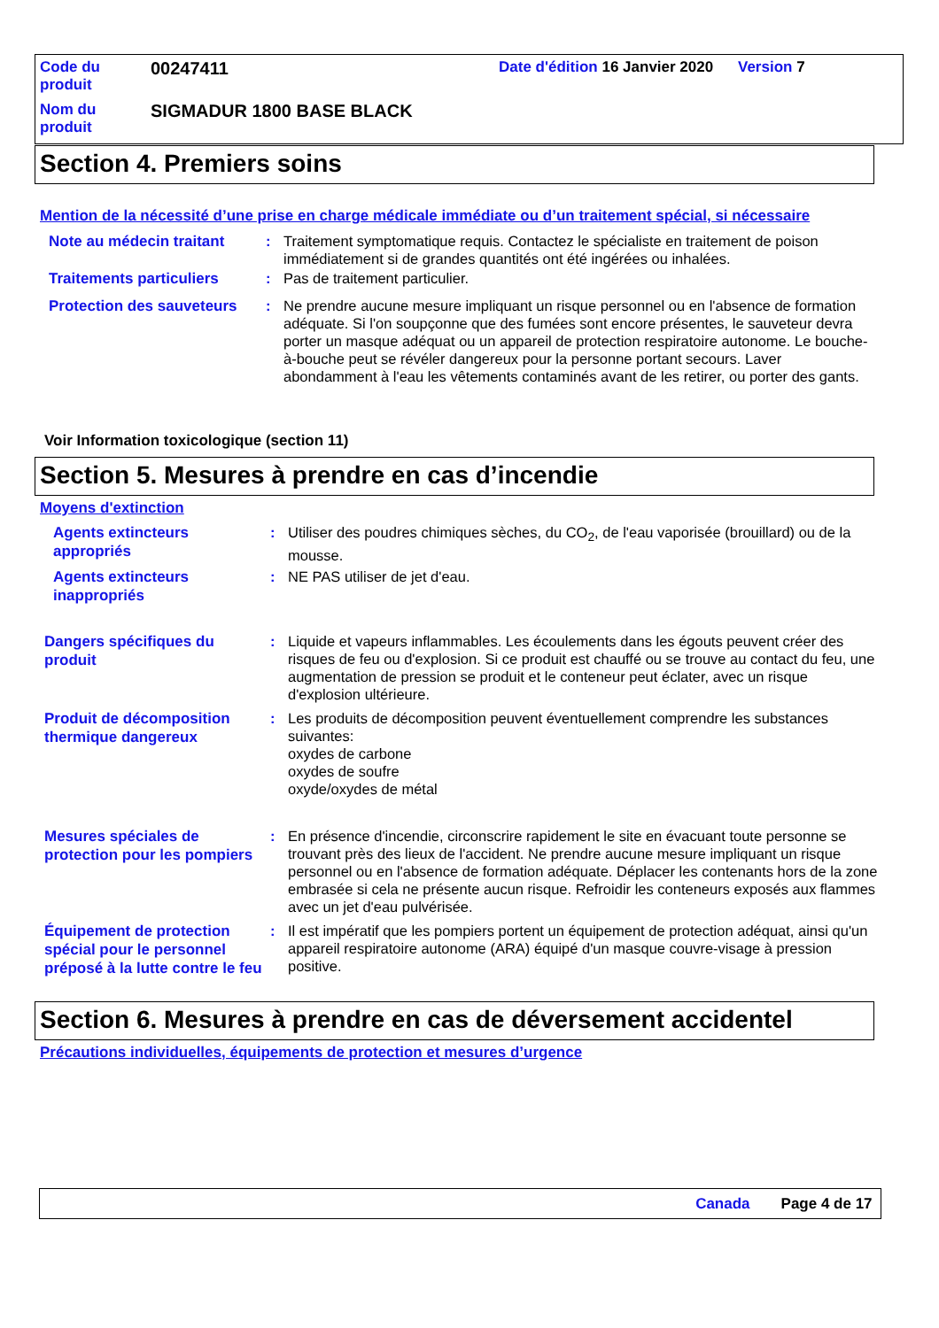| Code du produit | 00247411 | Date d'édition 16 Janvier 2020 | Version 7 |
| Nom du produit | SIGMADUR 1800 BASE BLACK | | |
Section 4. Premiers soins
Mention de la nécessité d’une prise en charge médicale immédiate ou d’un traitement spécial, si nécessaire
Note au médecin traitant
: Traitement symptomatique requis. Contactez le spécialiste en traitement de poison immédiatement si de grandes quantités ont été ingérées ou inhalées.
Traitements particuliers
: Pas de traitement particulier.
Protection des sauveteurs
: Ne prendre aucune mesure impliquant un risque personnel ou en l'absence de formation adéquate. Si l'on soupçonne que des fumées sont encore présentes, le sauveteur devra porter un masque adéquat ou un appareil de protection respiratoire autonome. Le bouche-à-bouche peut se révéler dangereux pour la personne portant secours. Laver abondamment à l'eau les vêtements contaminés avant de les retirer, ou porter des gants.
Voir Information toxicologique (section 11)
Section 5. Mesures à prendre en cas d’incendie
Moyens d'extinction
Agents extincteurs appropriés
: Utiliser des poudres chimiques sèches, du CO<sub>2</sub>, de l'eau vaporisée (brouillard) ou de la mousse.
Agents extincteurs inappropriés
: NE PAS utiliser de jet d'eau.
Dangers spécifiques du produit
: Liquide et vapeurs inflammables. Les écoulements dans les égouts peuvent créer des risques de feu ou d'explosion. Si ce produit est chauffé ou se trouve au contact du feu, une augmentation de pression se produit et le conteneur peut éclater, avec un risque d'explosion ultérieure.
Produit de décomposition thermique dangereux
: Les produits de décomposition peuvent éventuellement comprendre les substances suivantes:
oxydes de carbone
oxydes de soufre
oxyde/oxydes de métal
Mesures spéciales de protection pour les pompiers
: En présence d'incendie, circonscrire rapidement le site en évacuant toute personne se trouvant près des lieux de l'accident. Ne prendre aucune mesure impliquant un risque personnel ou en l'absence de formation adéquate. Déplacer les contenants hors de la zone embrasée si cela ne présente aucun risque. Refroidir les conteneurs exposés aux flammes avec un jet d'eau pulvérisée.
Équipement de protection spécial pour le personnel préposé à la lutte contre le feu
: Il est impératif que les pompiers portent un équipement de protection adéquat, ainsi qu'un appareil respiratoire autonome (ARA) équipé d'un masque couvre-visage à pression positive.
Section 6. Mesures à prendre en cas de déversement accidentel
Précautions individuelles, équipements de protection et mesures d’urgence
Canada Page 4 de 17